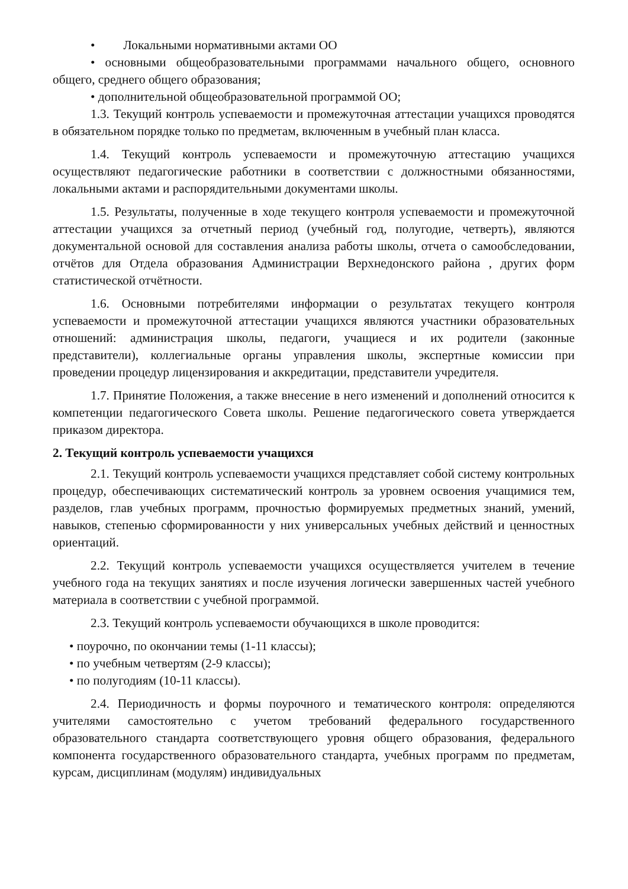• Локальными нормативными актами ОО
• основными общеобразовательными программами начального общего, основного общего, среднего общего образования;
• дополнительной общеобразовательной программой ОО;
1.3. Текущий контроль успеваемости и промежуточная аттестации учащихся проводятся в обязательном порядке только по предметам, включенным в учебный план класса.
1.4. Текущий контроль успеваемости и промежуточную аттестацию учащихся осуществляют педагогические работники в соответствии с должностными обязанностями, локальными актами и распорядительными документами школы.
1.5. Результаты, полученные в ходе текущего контроля успеваемости и промежуточной аттестации учащихся за отчетный период (учебный год, полугодие, четверть), являются документальной основой для составления анализа работы школы, отчета о самообследовании, отчётов для Отдела образования Администрации Верхнедонского района , других форм статистической отчётности.
1.6. Основными потребителями информации о результатах текущего контроля успеваемости и промежуточной аттестации учащихся являются участники образовательных отношений: администрация школы, педагоги, учащиеся и их родители (законные представители), коллегиальные органы управления школы, экспертные комиссии при проведении процедур лицензирования и аккредитации, представители учредителя.
1.7. Принятие Положения, а также внесение в него изменений и дополнений относится к компетенции педагогического Совета школы. Решение педагогического совета утверждается приказом директора.
2. Текущий контроль успеваемости учащихся
2.1. Текущий контроль успеваемости учащихся представляет собой систему контрольных процедур, обеспечивающих систематический контроль за уровнем освоения учащимися тем, разделов, глав учебных программ, прочностью формируемых предметных знаний, умений, навыков, степенью сформированности у них универсальных учебных действий и ценностных ориентаций.
2.2. Текущий контроль успеваемости учащихся осуществляется учителем в течение учебного года на текущих занятиях и после изучения логически завершенных частей учебного материала в соответствии с учебной программой.
2.3. Текущий контроль успеваемости обучающихся в школе проводится:
• поурочно, по окончании темы (1-11 классы);
• по учебным четвертям (2-9 классы);
• по полугодиям (10-11 классы).
2.4. Периодичность и формы поурочного и тематического контроля: определяются учителями самостоятельно с учетом требований федерального государственного образовательного стандарта соответствующего уровня общего образования, федерального компонента государственного образовательного стандарта, учебных программ по предметам, курсам, дисциплинам (модулям) индивидуальных